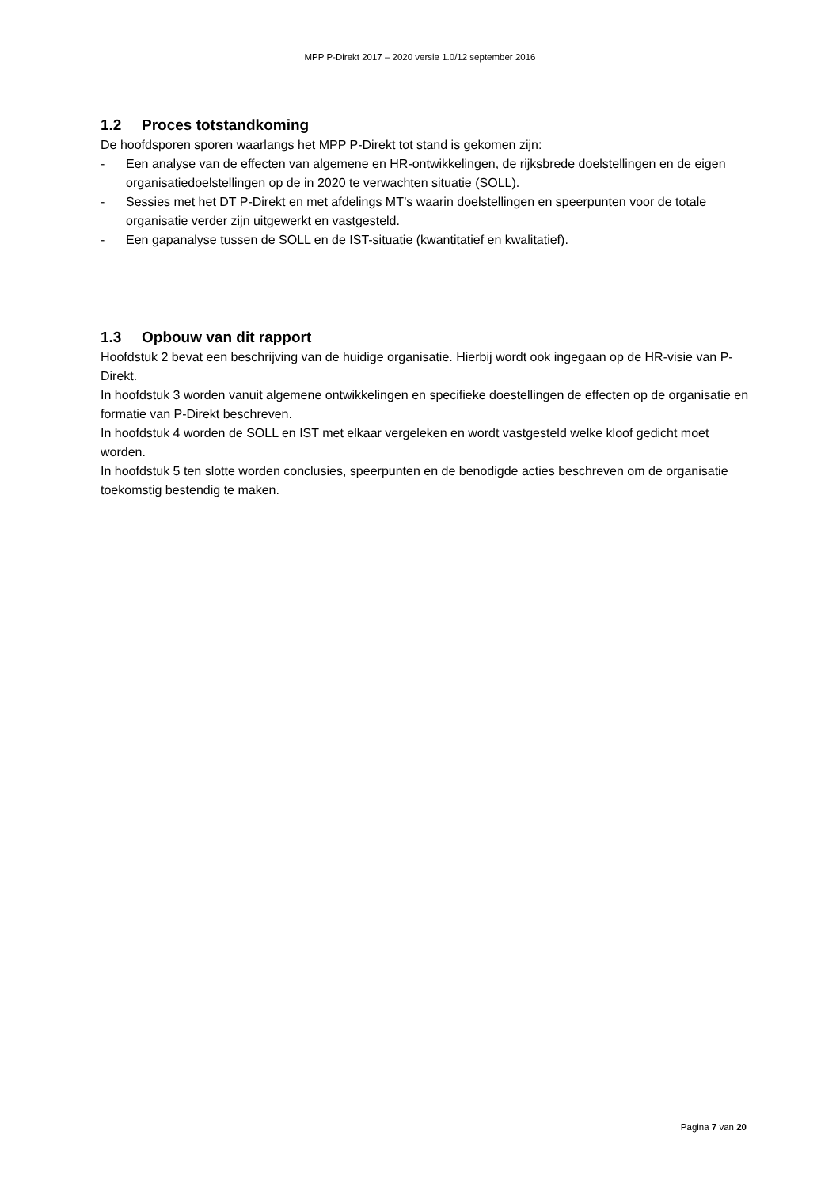MPP P-Direkt 2017 – 2020 versie 1.0/12 september 2016
1.2 Proces totstandkoming
De hoofdsporen sporen waarlangs het MPP P-Direkt tot stand is gekomen zijn:
- Een analyse van de effecten van algemene en HR-ontwikkelingen, de rijksbrede doelstellingen en de eigen organisatiedoelstellingen op de in 2020 te verwachten situatie (SOLL).
- Sessies met het DT P-Direkt en met afdelings MT’s waarin doelstellingen en speerpunten voor de totale organisatie verder zijn uitgewerkt en vastgesteld.
- Een gapanalyse tussen de SOLL en de IST-situatie (kwantitatief en kwalitatief).
1.3 Opbouw van dit rapport
Hoofdstuk 2 bevat een beschrijving van de huidige organisatie. Hierbij wordt ook ingegaan op de HR-visie van P-Direkt.
In hoofdstuk 3 worden vanuit algemene ontwikkelingen en specifieke doestellingen de effecten op de organisatie en formatie van P-Direkt beschreven.
In hoofdstuk 4 worden de SOLL en IST met elkaar vergeleken en wordt vastgesteld welke kloof gedicht moet worden.
In hoofdstuk 5 ten slotte worden conclusies, speerpunten en de benodigde acties beschreven om de organisatie toekomstig bestendig te maken.
Pagina 7 van 20